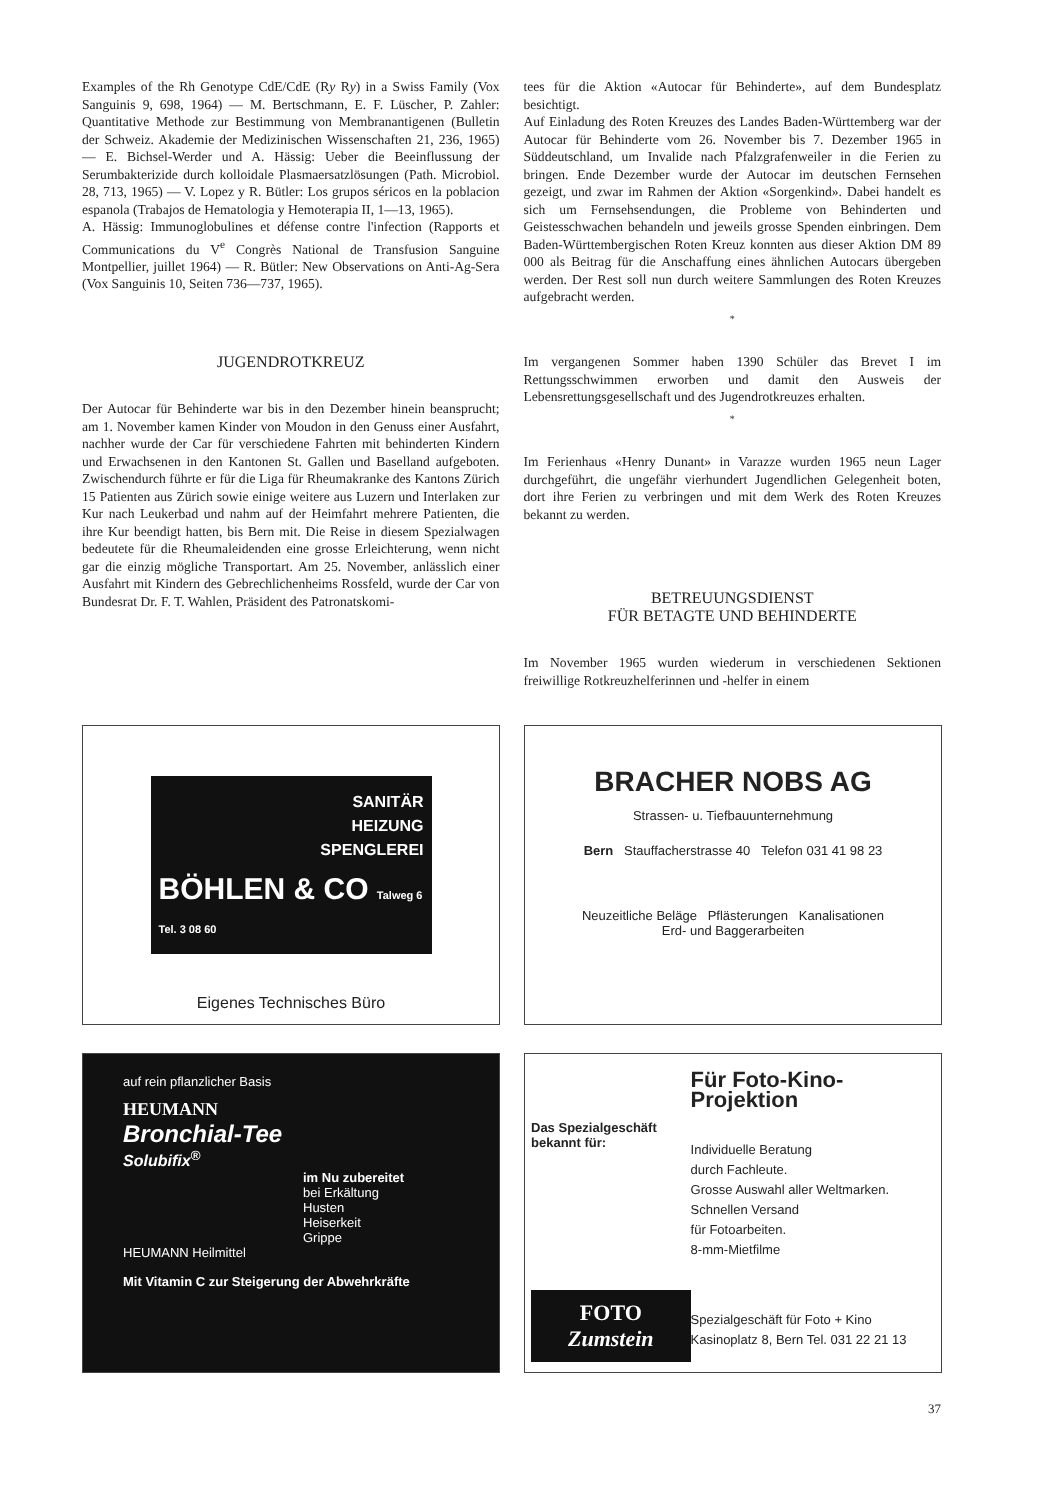Examples of the Rh Genotype CdE/CdE (Ry Ry) in a Swiss Family (Vox Sanguinis 9, 698, 1964) — M. Bertschmann, E. F. Lüscher, P. Zahler: Quantitative Methode zur Bestimmung von Membranantigenen (Bulletin der Schweiz. Akademie der Medizinischen Wissenschaften 21, 236, 1965) — E. Bichsel-Werder und A. Hässig: Ueber die Beeinflussung der Serumbakterizide durch kolloidale Plasmaersatzlösungen (Path. Microbiol. 28, 713, 1965) — V. Lopez y R. Bütler: Los grupos séricos en la poblacion espanola (Trabajos de Hematologia y Hemoterapia II, 1—13, 1965).
A. Hässig: Immunoglobulines et défense contre l'infection (Rapports et Communications du V<sup>e</sup> Congrès National de Transfusion Sanguine Montpellier, juillet 1964) — R. Bütler: New Observations on Anti-Ag-Sera (Vox Sanguinis 10, Seiten 736—737, 1965).
JUGENDROTKREUZ
Der Autocar für Behinderte war bis in den Dezember hinein beansprucht; am 1. November kamen Kinder von Moudon in den Genuss einer Ausfahrt, nachher wurde der Car für verschiedene Fahrten mit behinderten Kindern und Erwachsenen in den Kantonen St. Gallen und Baselland aufgeboten. Zwischendurch führte er für die Liga für Rheumakranke des Kantons Zürich 15 Patienten aus Zürich sowie einige weitere aus Luzern und Interlaken zur Kur nach Leukerbad und nahm auf der Heimfahrt mehrere Patienten, die ihre Kur beendigt hatten, bis Bern mit. Die Reise in diesem Spezialwagen bedeutete für die Rheumaleidenden eine grosse Erleichterung, wenn nicht gar die einzig mögliche Transportart. Am 25. November, anlässlich einer Ausfahrt mit Kindern des Gebrechlichenheims Rossfeld, wurde der Car von Bundesrat Dr. F. T. Wahlen, Präsident des Patronatskomi-
tees für die Aktion «Autocar für Behinderte», auf dem Bundesplatz besichtigt.
Auf Einladung des Roten Kreuzes des Landes Baden-Württemberg war der Autocar für Behinderte vom 26. November bis 7. Dezember 1965 in Süddeutschland, um Invalide nach Pfalzgrafenweiler in die Ferien zu bringen. Ende Dezember wurde der Autocar im deutschen Fernsehen gezeigt, und zwar im Rahmen der Aktion «Sorgenkind». Dabei handelt es sich um Fernsehsendungen, die Probleme von Behinderten und Geistesschwachen behandeln und jeweils grosse Spenden einbringen. Dem Baden-Württembergischen Roten Kreuz konnten aus dieser Aktion DM 89 000 als Beitrag für die Anschaffung eines ähnlichen Autocars übergeben werden. Der Rest soll nun durch weitere Sammlungen des Roten Kreuzes aufgebracht werden.
*
Im vergangenen Sommer haben 1390 Schüler das Brevet I im Rettungsschwimmen erworben und damit den Ausweis der Lebensrettungsgesellschaft und des Jugendrotkreuzes erhalten.
*
Im Ferienhaus «Henry Dunant» in Varazze wurden 1965 neun Lager durchgeführt, die ungefähr vierhundert Jugendlichen Gelegenheit boten, dort ihre Ferien zu verbringen und mit dem Werk des Roten Kreuzes bekannt zu werden.
BETREUUNGSDIENST
FÜR BETAGTE UND BEHINDERTE
Im November 1965 wurden wiederum in verschiedenen Sektionen freiwillige Rotkreuzhelferinnen und -helfer in einem
SANITÄR
HEIZUNG
SPENGLEREI
BÖHLEN & CO Talweg 6 Tel. 3 08 60
Eigenes Technisches Büro
BRACHER NOBS AG
Strassen- u. Tiefbauunternehmung
Bern Stauffacherstrasse 40 Telefon 031 41 98 23
Neuzeitliche Beläge Pflästerungen Kanalisationen
Erd- und Baggerarbeiten
auf rein pflanzlicher Basis
HEUMANN
Bronchial-Tee
Solubifix<sup>®</sup>
im Nu zubereitet
bei Erkältung
Husten
Heiserkeit
Grippe
HEUMANN Heilmittel
Mit Vitamin C zur Steigerung der Abwehrkräfte
Das Spezialgeschäft bekannt für:
FOTO
Zumstein
Für Foto-Kino-Projektion
Individuelle Beratung
durch Fachleute.
Grosse Auswahl aller Weltmarken.
Schnellen Versand
für Fotoarbeiten.
8-mm-Mietfilme
Spezialgeschäft für Foto + Kino
Kasinoplatz 8, Bern Tel. 031 22 21 13
37